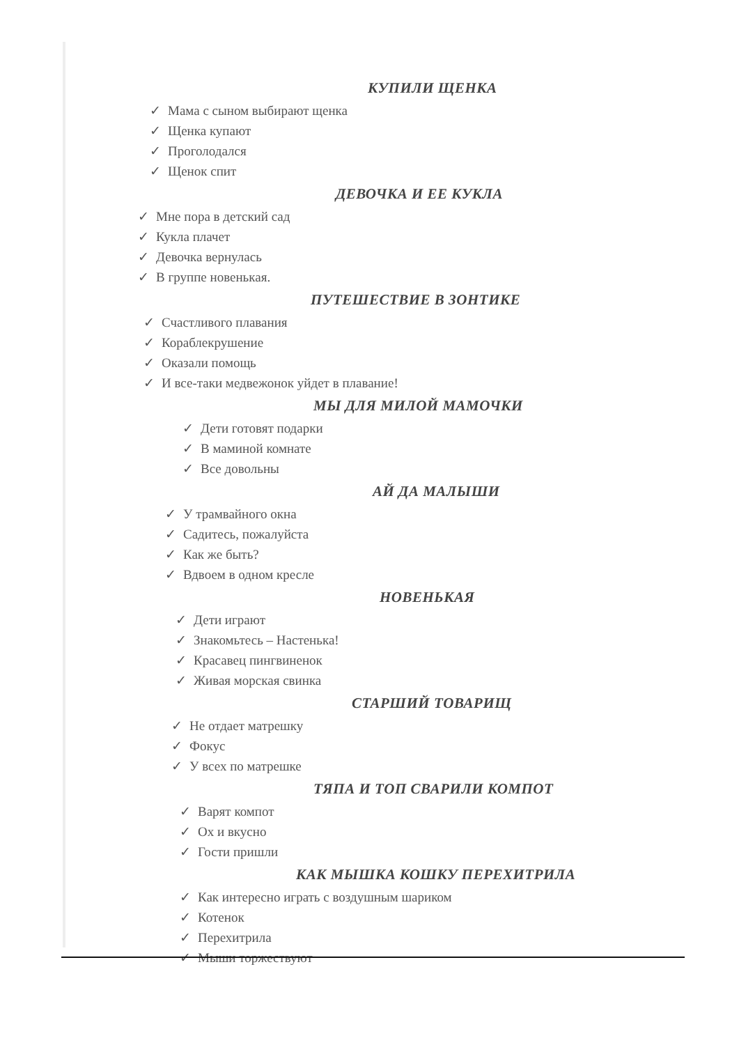КУПИЛИ ЩЕНКА
✓ Мама с сыном выбирают щенка
✓ Щенка купают
✓ Проголодался
✓ Щенок спит
ДЕВОЧКА И ЕЕ КУКЛА
✓ Мне пора в детский сад
✓ Кукла плачет
✓ Девочка вернулась
✓ В группе новенькая.
ПУТЕШЕСТВИЕ В ЗОНТИКЕ
✓ Счастливого плавания
✓ Кораблекрушение
✓ Оказали помощь
✓ И все-таки медвежонок уйдет в плавание!
МЫ ДЛЯ МИЛОЙ МАМОЧКИ
✓ Дети готовят подарки
✓ В маминой комнате
✓ Все довольны
АЙ ДА МАЛЫШИ
✓ У трамвайного окна
✓ Садитесь, пожалуйста
✓ Как же быть?
✓ Вдвоем в одном кресле
НОВЕНЬКАЯ
✓ Дети играют
✓ Знакомьтесь – Настенька!
✓ Красавец пингвиненок
✓ Живая морская свинка
СТАРШИЙ ТОВАРИЩ
✓ Не отдает матрешку
✓ Фокус
✓ У всех по матрешке
ТЯПА И ТОП СВАРИЛИ КОМПОТ
✓ Варят компот
✓ Ох и вкусно
✓ Гости пришли
КАК МЫШКА КОШКУ ПЕРЕХИТРИЛА
✓ Как интересно играть с воздушным шариком
✓ Котенок
✓ Перехитрила
✓ Мыши торжествуют